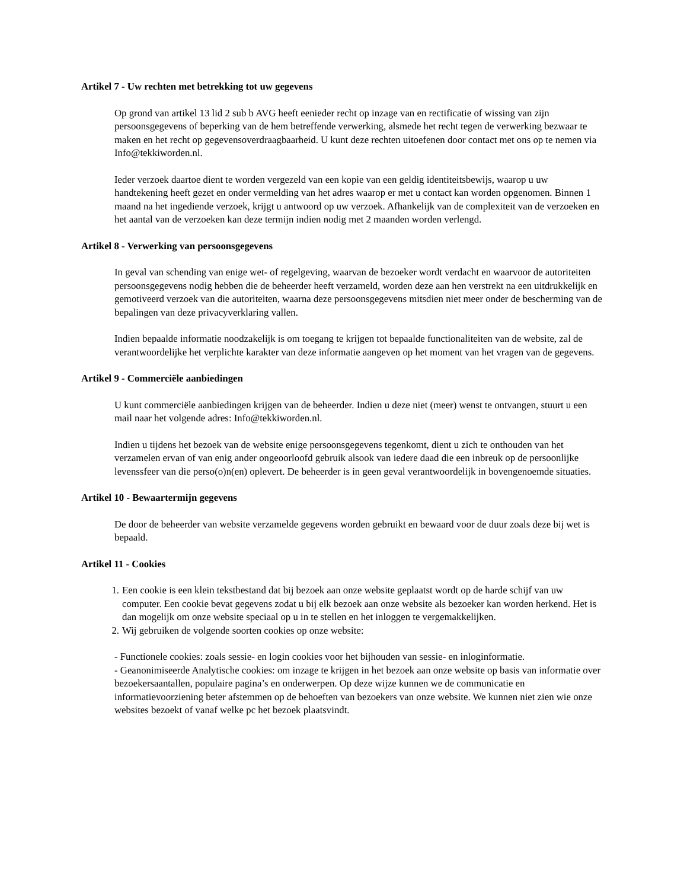Artikel 7 - Uw rechten met betrekking tot uw gegevens
Op grond van artikel 13 lid 2 sub b AVG heeft eenieder recht op inzage van en rectificatie of wissing van zijn persoonsgegevens of beperking van de hem betreffende verwerking, alsmede het recht tegen de verwerking bezwaar te maken en het recht op gegevensoverdraagbaarheid. U kunt deze rechten uitoefenen door contact met ons op te nemen via Info@tekkiworden.nl.
Ieder verzoek daartoe dient te worden vergezeld van een kopie van een geldig identiteitsbewijs, waarop u uw handtekening heeft gezet en onder vermelding van het adres waarop er met u contact kan worden opgenomen. Binnen 1 maand na het ingediende verzoek, krijgt u antwoord op uw verzoek. Afhankelijk van de complexiteit van de verzoeken en het aantal van de verzoeken kan deze termijn indien nodig met 2 maanden worden verlengd.
Artikel 8 - Verwerking van persoonsgegevens
In geval van schending van enige wet- of regelgeving, waarvan de bezoeker wordt verdacht en waarvoor de autoriteiten persoonsgegevens nodig hebben die de beheerder heeft verzameld, worden deze aan hen verstrekt na een uitdrukkelijk en gemotiveerd verzoek van die autoriteiten, waarna deze persoonsgegevens mitsdien niet meer onder de bescherming van de bepalingen van deze privacyverklaring vallen.
Indien bepaalde informatie noodzakelijk is om toegang te krijgen tot bepaalde functionaliteiten van de website, zal de verantwoordelijke het verplichte karakter van deze informatie aangeven op het moment van het vragen van de gegevens.
Artikel 9 - Commerciële aanbiedingen
U kunt commerciële aanbiedingen krijgen van de beheerder. Indien u deze niet (meer) wenst te ontvangen, stuurt u een mail naar het volgende adres: Info@tekkiworden.nl.
Indien u tijdens het bezoek van de website enige persoonsgegevens tegenkomt, dient u zich te onthouden van het verzamelen ervan of van enig ander ongeoorloofd gebruik alsook van iedere daad die een inbreuk op de persoonlijke levenssfeer van die perso(o)n(en) oplevert. De beheerder is in geen geval verantwoordelijk in bovengenoemde situaties.
Artikel 10 - Bewaartermijn gegevens
De door de beheerder van website verzamelde gegevens worden gebruikt en bewaard voor de duur zoals deze bij wet is bepaald.
Artikel 11 - Cookies
1. Een cookie is een klein tekstbestand dat bij bezoek aan onze website geplaatst wordt op de harde schijf van uw computer. Een cookie bevat gegevens zodat u bij elk bezoek aan onze website als bezoeker kan worden herkend. Het is dan mogelijk om onze website speciaal op u in te stellen en het inloggen te vergemakkelijken.
2. Wij gebruiken de volgende soorten cookies op onze website:
- Functionele cookies: zoals sessie- en login cookies voor het bijhouden van sessie- en inloginformatie.
- Geanonimiseerde Analytische cookies: om inzage te krijgen in het bezoek aan onze website op basis van informatie over bezoekersaantallen, populaire pagina’s en onderwerpen. Op deze wijze kunnen we de communicatie en informatievoorziening beter afstemmen op de behoeften van bezoekers van onze website. We kunnen niet zien wie onze websites bezoekt of vanaf welke pc het bezoek plaatsvindt.